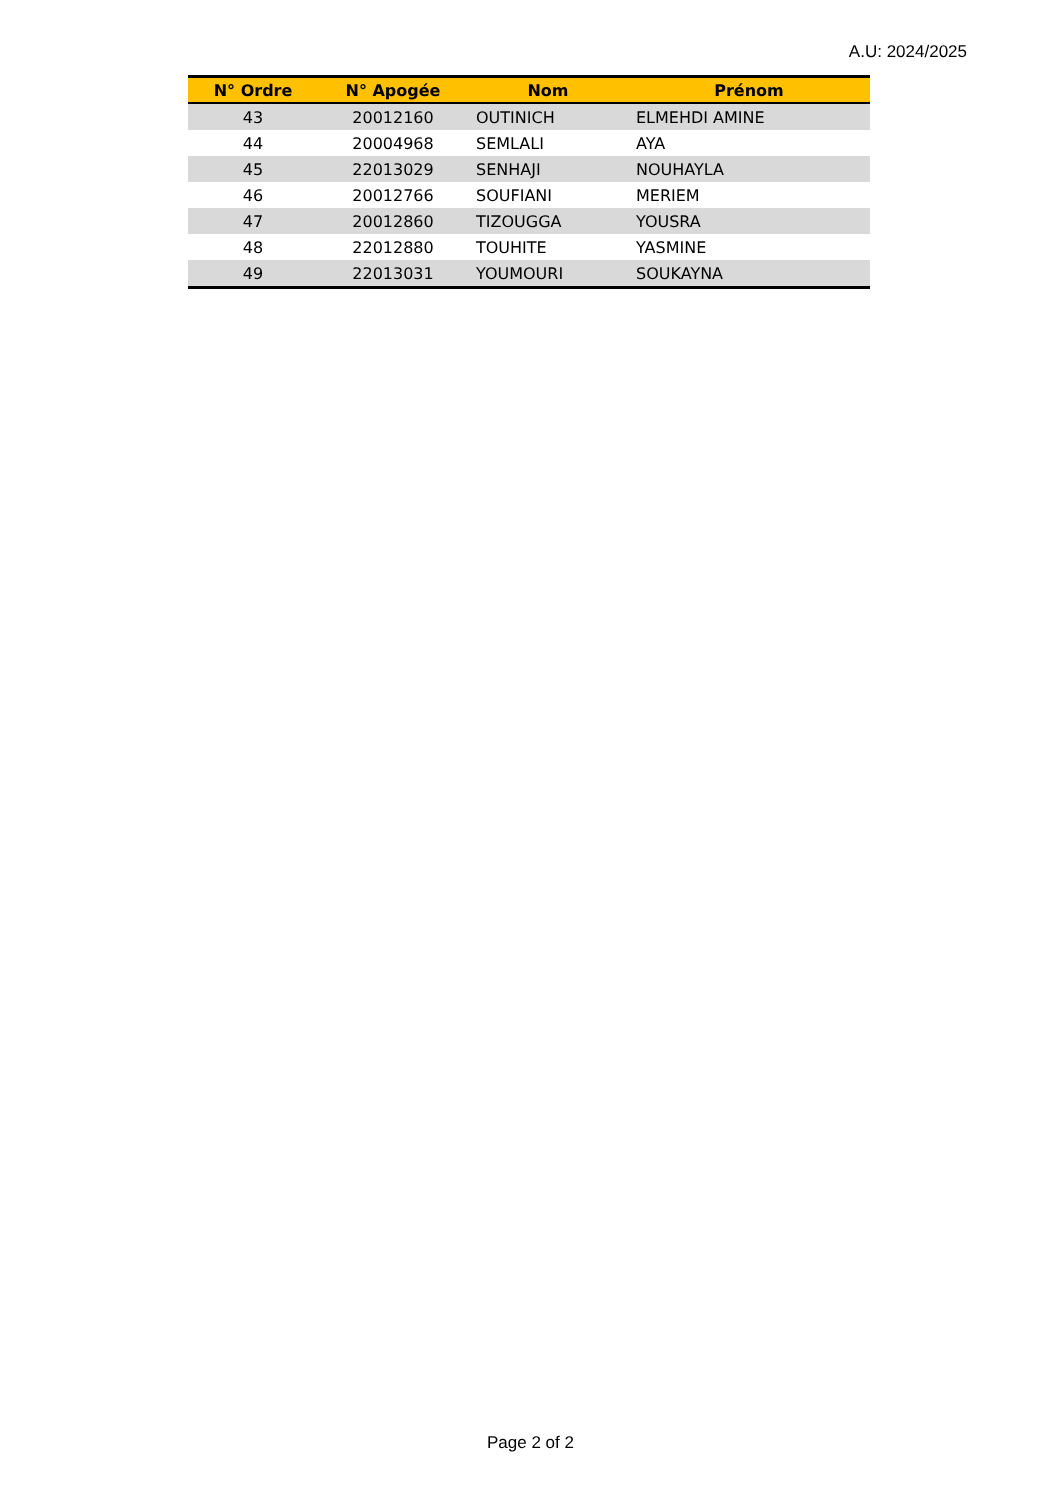A.U: 2024/2025
| N° Ordre | N° Apogée | Nom | Prénom |
| --- | --- | --- | --- |
| 43 | 20012160 | OUTINICH | ELMEHDI AMINE |
| 44 | 20004968 | SEMLALI | AYA |
| 45 | 22013029 | SENHAJI | NOUHAYLA |
| 46 | 20012766 | SOUFIANI | MERIEM |
| 47 | 20012860 | TIZOUGGA | YOUSRA |
| 48 | 22012880 | TOUHITE | YASMINE |
| 49 | 22013031 | YOUMOURI | SOUKAYNA |
Page 2 of 2